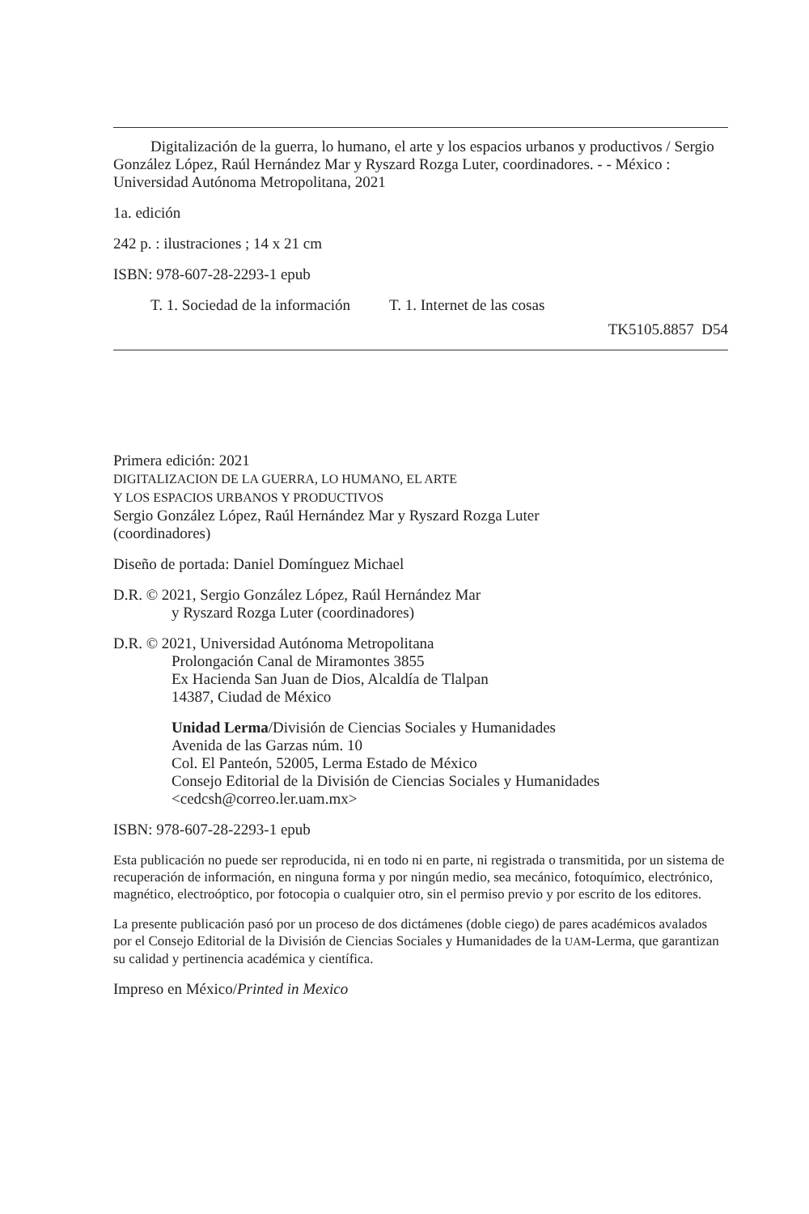Digitalización de la guerra, lo humano, el arte y los espacios urbanos y productivos / Sergio González López, Raúl Hernández Mar y Ryszard Rozga Luter, coordinadores. - - México : Universidad Autónoma Metropolitana, 2021
1a. edición
242 p. : ilustraciones ; 14 x 21 cm
ISBN: 978-607-28-2293-1 epub
T. 1. Sociedad de la información T. 1. Internet de las cosas
TK5105.8857 D54
Primera edición: 2021
DIGITALIZACION DE LA GUERRA, LO HUMANO, EL ARTE
Y LOS ESPACIOS URBANOS Y PRODUCTIVOS
Sergio González López, Raúl Hernández Mar y Ryszard Rozga Luter
(coordinadores)
Diseño de portada: Daniel Domínguez Michael
D.R. © 2021, Sergio González López, Raúl Hernández Mar
y Ryszard Rozga Luter (coordinadores)
D.R. © 2021, Universidad Autónoma Metropolitana
Prolongación Canal de Miramontes 3855
Ex Hacienda San Juan de Dios, Alcaldía de Tlalpan
14387, Ciudad de México
Unidad Lerma/División de Ciencias Sociales y Humanidades
Avenida de las Garzas núm. 10
Col. El Panteón, 52005, Lerma Estado de México
Consejo Editorial de la División de Ciencias Sociales y Humanidades
<cedcsh@correo.ler.uam.mx>
ISBN: 978-607-28-2293-1 epub
Esta publicación no puede ser reproducida, ni en todo ni en parte, ni registrada o transmitida, por un sistema de recuperación de información, en ninguna forma y por ningún medio, sea mecánico, fotoquímico, electrónico, magnético, electroóptico, por fotocopia o cualquier otro, sin el permiso previo y por escrito de los editores.
La presente publicación pasó por un proceso de dos dictámenes (doble ciego) de pares académicos avalados por el Consejo Editorial de la División de Ciencias Sociales y Humanidades de la UAM-Lerma, que garantizan su calidad y pertinencia académica y científica.
Impreso en México/Printed in Mexico